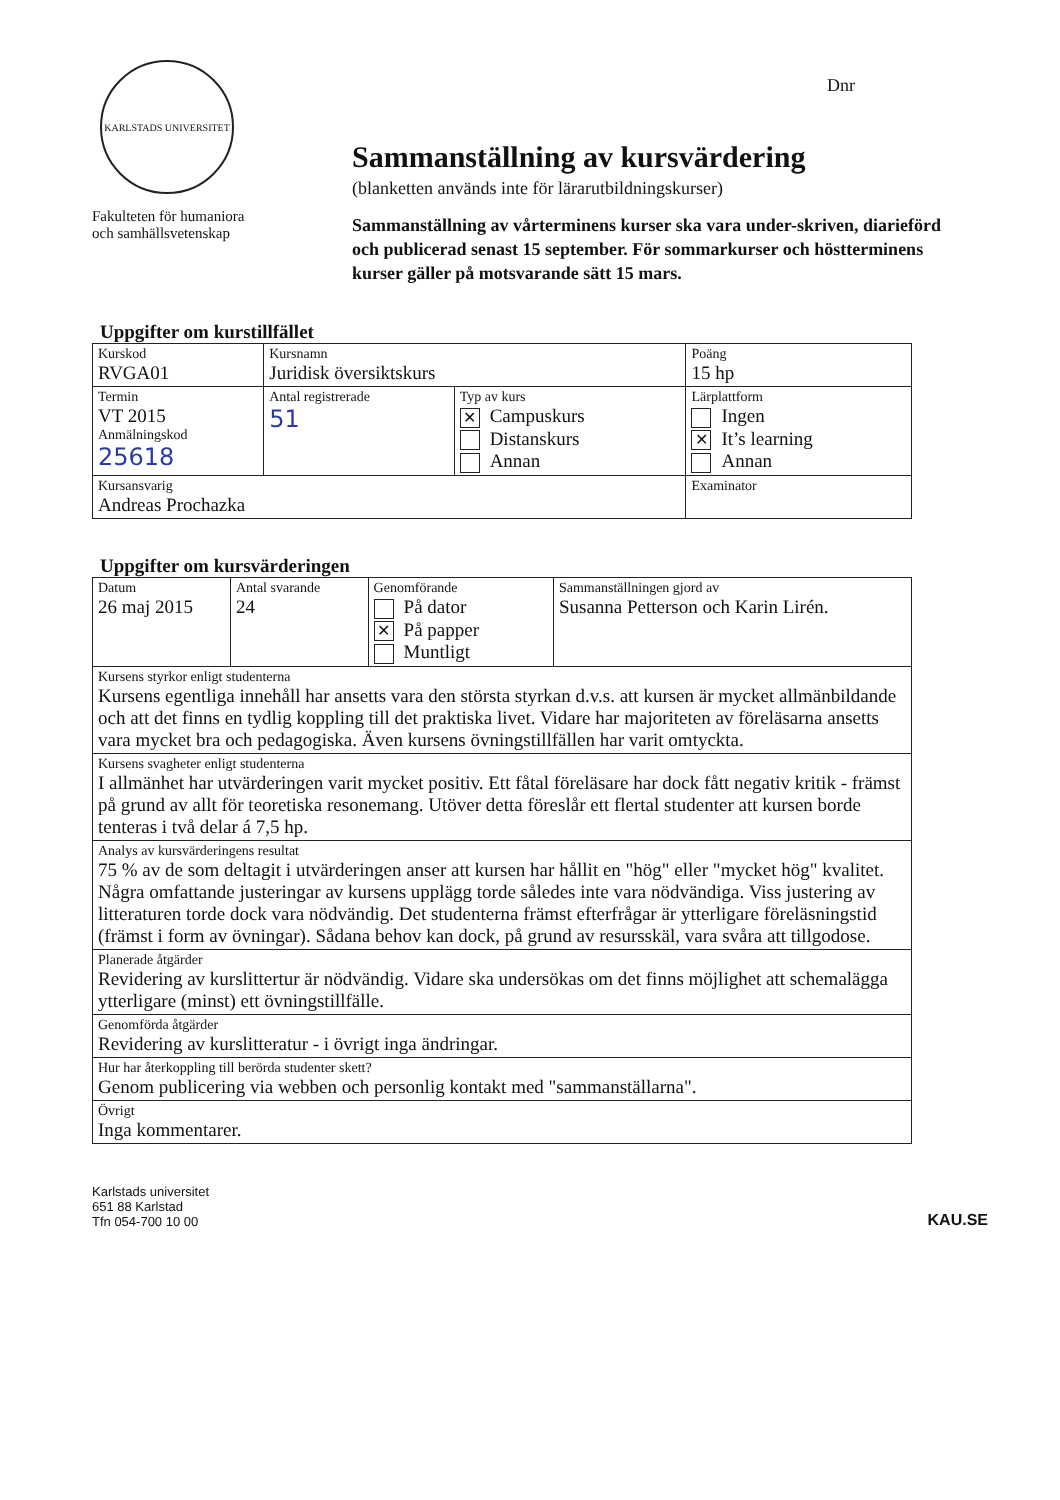Dnr
KARLSTADS UNIVERSITET
Fakulteten för humaniora
och samhällsvetenskap
Sammanställning av kursvärdering
(blanketten används inte för lärarutbildningskurser)
Sammanställning av vårterminens kurser ska vara under-skriven, diarieförd och publicerad senast 15 september. För sommarkurser och höstterminens kurser gäller på motsvarande sätt 15 mars.
Uppgifter om kurstillfället
| Kurskod RVGA01 | Kursnamn Juridisk översiktskurs | | | Poäng 15 hp |
| Termin VT 2015 Anmälningskod 25618 | Antal registrerade 51 | Typ av kurs ✕ Campuskurs Distanskurs Annan | Lärplattform Ingen ✕ It’s learning Annan | |
| Kursansvarig Andreas Prochazka | | | Examinator | |
Uppgifter om kursvärderingen
| Datum 26 maj 2015 | Antal svarande 24 | Genomförande På dator ✕ På papper Muntligt | Sammanställningen gjord av Susanna Petterson och Karin Lirén. |
| Kursens styrkor enligt studenterna Kursens egentliga innehåll har ansetts vara den största styrkan d.v.s. att kursen är mycket allmänbildande och att det finns en tydlig koppling till det praktiska livet. Vidare har majoriteten av föreläsarna ansetts vara mycket bra och pedagogiska. Även kursens övningstillfällen har varit omtyckta. | | | |
| Kursens svagheter enligt studenterna I allmänhet har utvärderingen varit mycket positiv. Ett fåtal föreläsare har dock fått negativ kritik - främst på grund av allt för teoretiska resonemang. Utöver detta föreslår ett flertal studenter att kursen borde tenteras i två delar á 7,5 hp. | | | |
| Analys av kursvärderingens resultat 75 % av de som deltagit i utvärderingen anser att kursen har hållit en "hög" eller "mycket hög" kvalitet. Några omfattande justeringar av kursens upplägg torde således inte vara nödvändiga. Viss justering av litteraturen torde dock vara nödvändig. Det studenterna främst efterfrågar är ytterligare föreläsningstid (främst i form av övningar). Sådana behov kan dock, på grund av resursskäl, vara svåra att tillgodose. | | | |
| Planerade åtgärder Revidering av kurslittertur är nödvändig. Vidare ska undersökas om det finns möjlighet att schemalägga ytterligare (minst) ett övningstillfälle. | | | |
| Genomförda åtgärder Revidering av kurslitteratur - i övrigt inga ändringar. | | | |
| Hur har återkoppling till berörda studenter skett? Genom publicering via webben och personlig kontakt med "sammanställarna". | | | |
| Övrigt Inga kommentarer. | | | |
Karlstads universitet
651 88 Karlstad
Tfn 054-700 10 00
KAU.SE